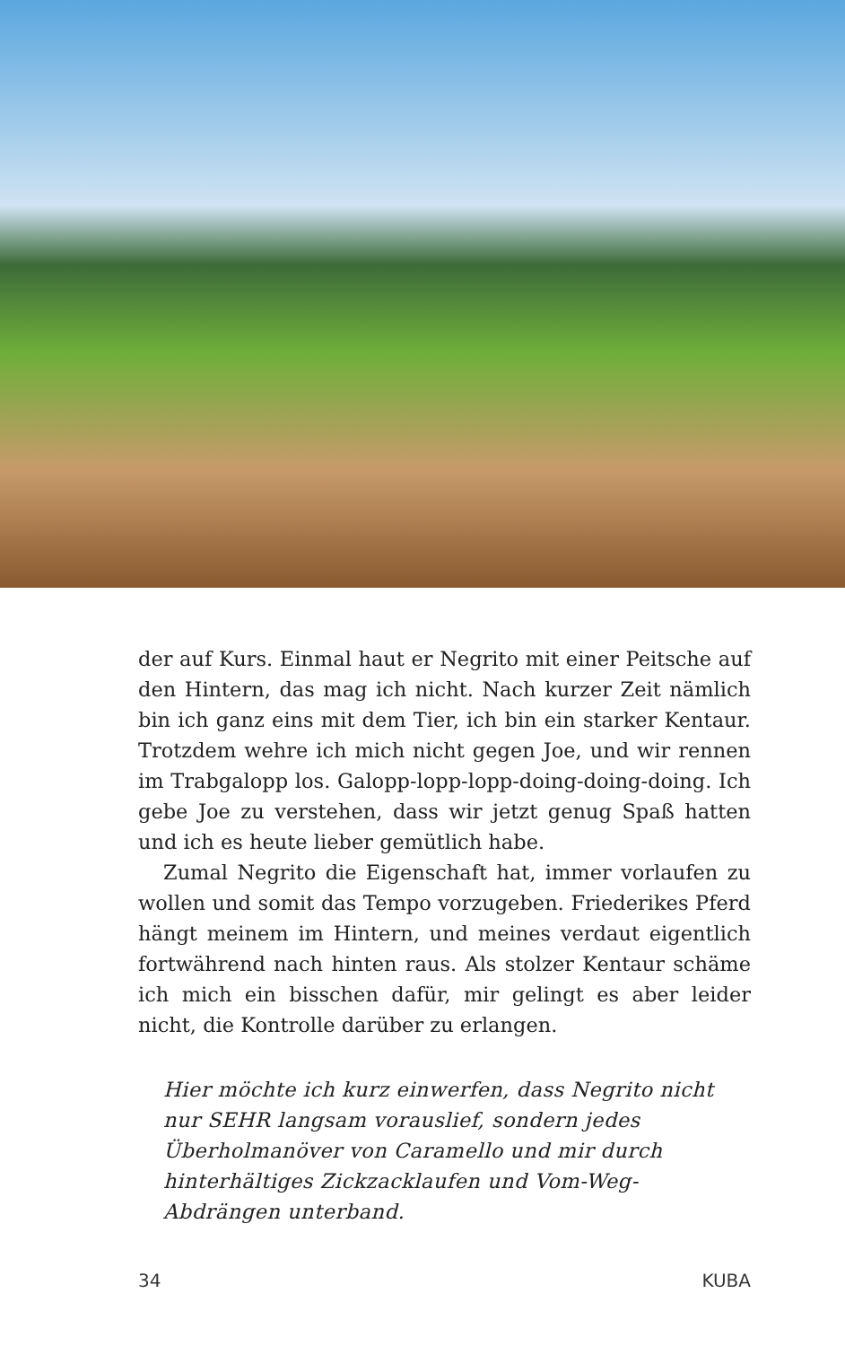der auf Kurs. Einmal haut er Negrito mit einer Peitsche auf den Hintern, das mag ich nicht. Nach kurzer Zeit nämlich bin ich ganz eins mit dem Tier, ich bin ein starker Kentaur. Trotzdem wehre ich mich nicht gegen Joe, und wir rennen im Trabgalopp los. Galopp-lopp-lopp-doing-doing-doing. Ich gebe Joe zu verstehen, dass wir jetzt genug Spaß hatten und ich es heute lieber gemütlich habe.
Zumal Negrito die Eigenschaft hat, immer vorlaufen zu wollen und somit das Tempo vorzugeben. Friederikes Pferd hängt meinem im Hintern, und meines verdaut eigentlich fortwährend nach hinten raus. Als stolzer Kentaur schäme ich mich ein bisschen dafür, mir gelingt es aber leider nicht, die Kontrolle darüber zu erlangen.
Hier möchte ich kurz einwerfen, dass Negrito nicht nur SEHR langsam vorauslief, sondern jedes Überholmanöver von Caramello und mir durch hinterhältiges Zickzacklaufen und Vom-Weg-Abdrängen unterband.
34 KUBA